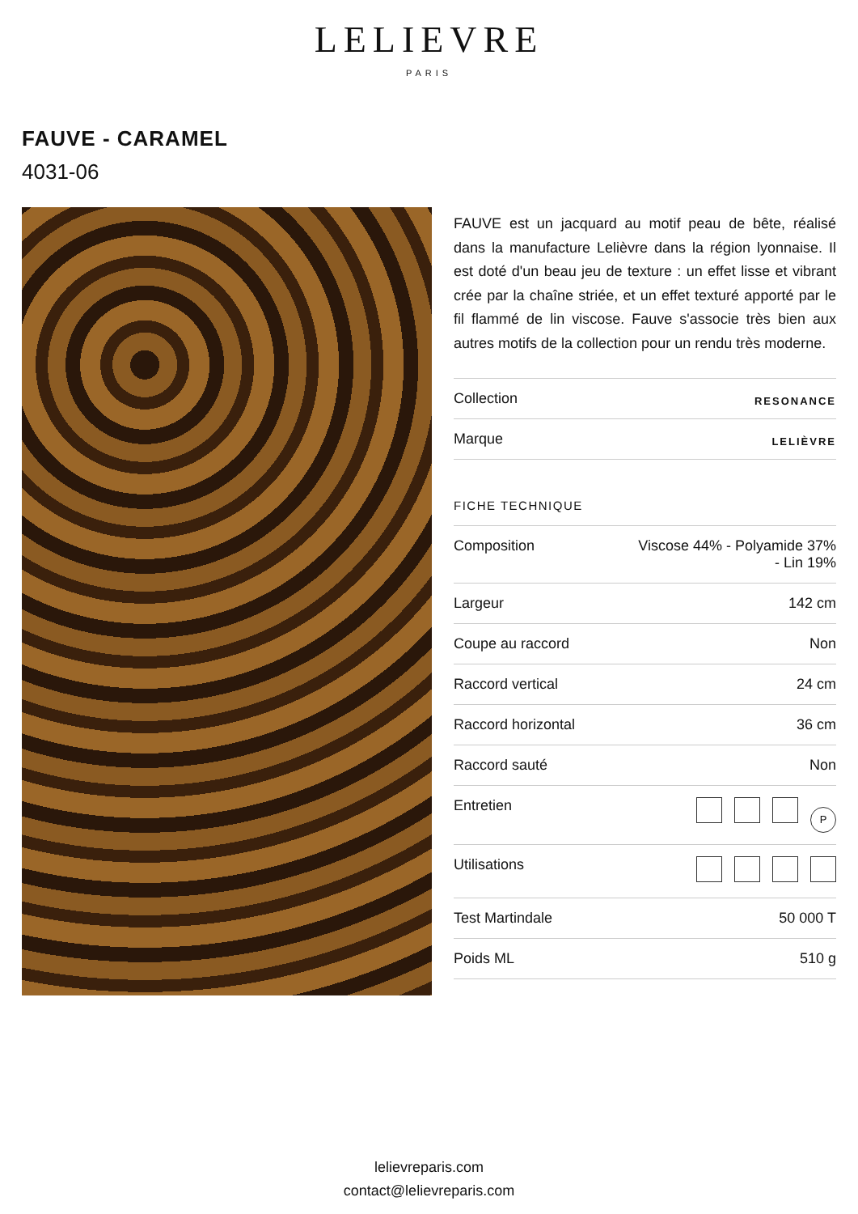LELIEVRE
PARIS
FAUVE - CARAMEL
4031-06
FAUVE est un jacquard au motif peau de bête, réalisé dans la manufacture Lelièvre dans la région lyonnaise. Il est doté d'un beau jeu de texture : un effet lisse et vibrant crée par la chaîne striée, et un effet texturé apporté par le fil flammé de lin viscose. Fauve s'associe très bien aux autres motifs de la collection pour un rendu très moderne.
| Collection | RESONANCE |
| Marque | LELIÈVRE |
FICHE TECHNIQUE
| Composition | Viscose 44% - Polyamide 37% - Lin 19% |
| Largeur | 142 cm |
| Coupe au raccord | Non |
| Raccord vertical | 24 cm |
| Raccord horizontal | 36 cm |
| Raccord sauté | Non |
| Entretien | P |
| Utilisations | |
| Test Martindale | 50 000 T |
| Poids ML | 510 g |
lelievreparis.com
contact@lelievreparis.com